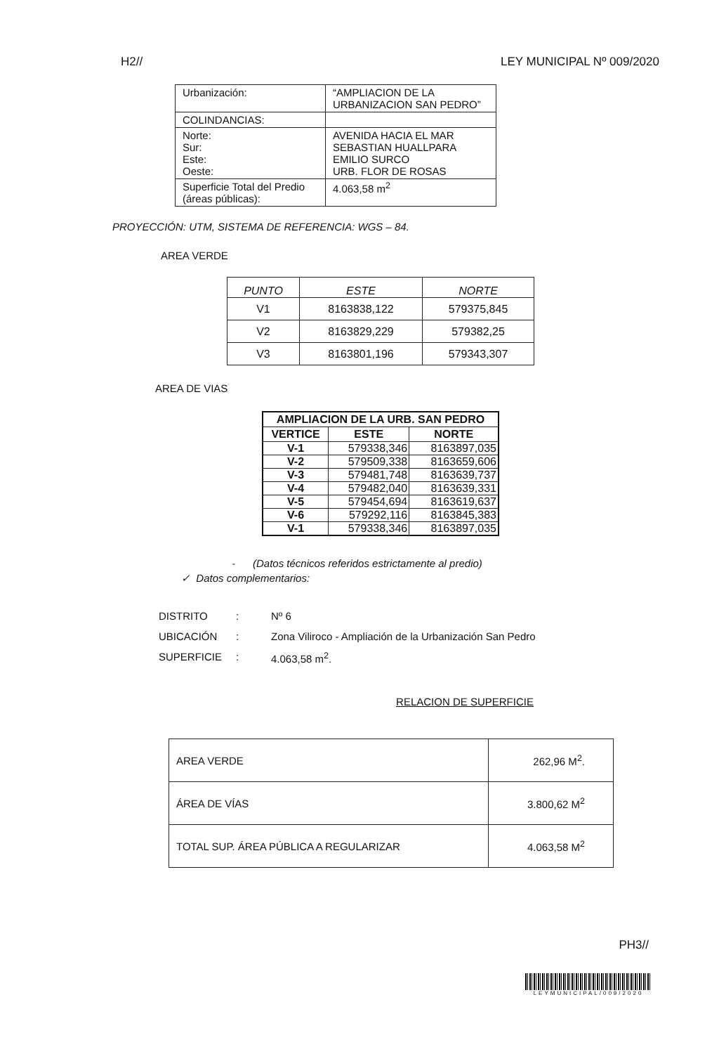H2// LEY MUNICIPAL Nº 009/2020
| Urbanización: | “AMPLIACION DE LA URBANIZACION SAN PEDRO” |
| COLINDANCIAS: | |
| Norte: Sur: Este: Oeste: | AVENIDA HACIA EL MAR SEBASTIAN HUALLPARA EMILIO SURCO URB. FLOR DE ROSAS |
| Superficie Total del Predio (áreas públicas): | 4.063,58 m<sup>2</sup> |
PROYECCIÓN: UTM, SISTEMA DE REFERENCIA: WGS – 84.
AREA VERDE
| PUNTO | ESTE | NORTE |
| --- | --- | --- |
| V1 | 8163838,122 | 579375,845 |
| V2 | 8163829,229 | 579382,25 |
| V3 | 8163801,196 | 579343,307 |
AREA DE VIAS
| AMPLIACION DE LA URB. SAN PEDRO | | |
| --- | --- | --- |
| VERTICE | ESTE | NORTE |
| V-1 | 579338,346 | 8163897,035 |
| V-2 | 579509,338 | 8163659,606 |
| V-3 | 579481,748 | 8163639,737 |
| V-4 | 579482,040 | 8163639,331 |
| V-5 | 579454,694 | 8163619,637 |
| V-6 | 579292,116 | 8163845,383 |
| V-1 | 579338,346 | 8163897,035 |
- (Datos técnicos referidos estrictamente al predio)
✓ Datos complementarios:
DISTRITO: Nº 6 UBICACIÓN: Zona Viliroco - Ampliación de la Urbanización San Pedro SUPERFICIE: 4.063,58 m<sup>2</sup>.
RELACION DE SUPERFICIE
| AREA VERDE | 262,96 M<sup>2</sup>. |
| ÁREA DE VÍAS | 3.800,62 M<sup>2</sup> |
| TOTAL SUP. ÁREA PÚBLICA A REGULARIZAR | 4.063,58 M<sup>2</sup> |
PH3//
LEYMUNICIPAL/009/2020